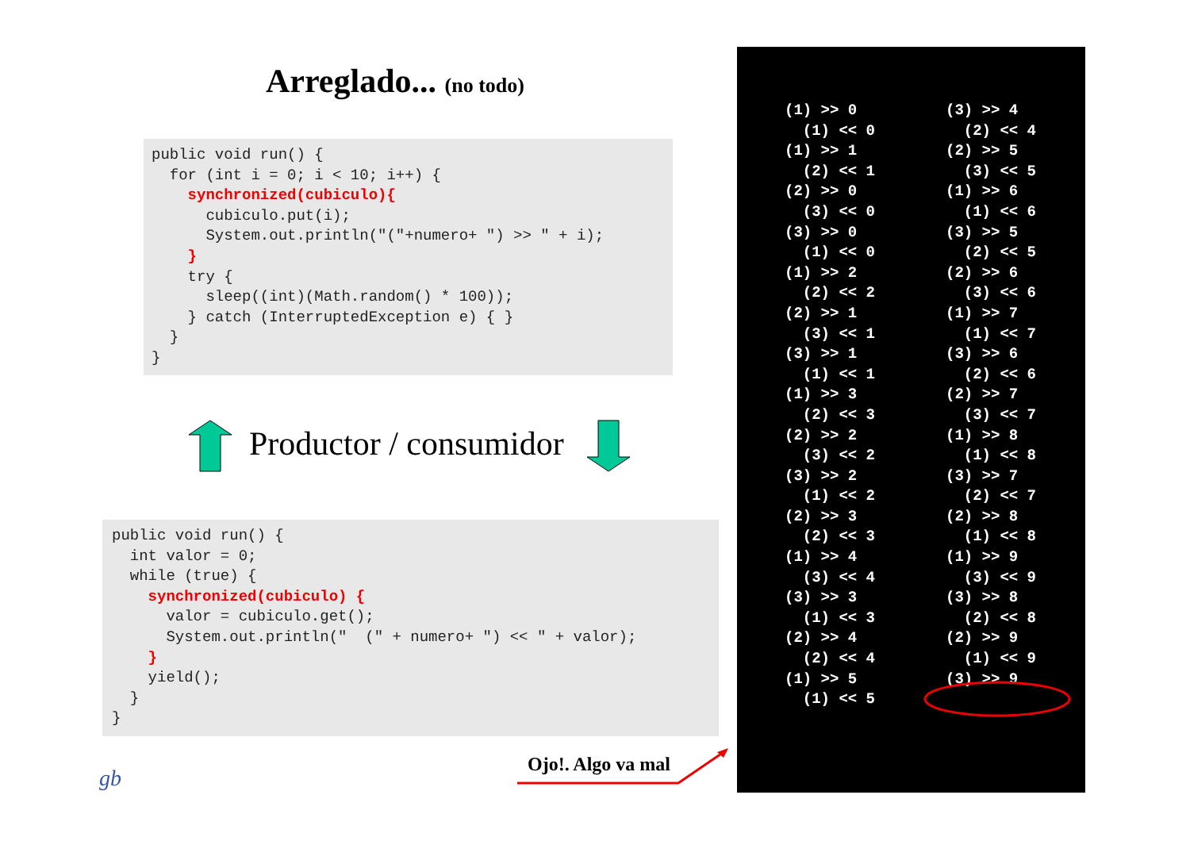Arreglado... (no todo)
public void run() {
  for (int i = 0; i < 10; i++) {
    synchronized(cubiculo){
      cubiculo.put(i);
      System.out.println("("+numero+ ") >> " + i);
    }
    try {
      sleep((int)(Math.random() * 100));
    } catch (InterruptedException e) { }
  }
}
Productor / consumidor
public void run() {
  int valor = 0;
  while (true) {
    synchronized(cubiculo) {
      valor = cubiculo.get();
      System.out.println("  (" + numero+ ") << " + valor);
    }
    yield();
  }
}
gb
Ojo!. Algo va mal
(1) >> 0
  (1) << 0
(1) >> 1
  (2) << 1
(2) >> 0
  (3) << 0
(3) >> 0
  (1) << 0
(1) >> 2
  (2) << 2
(2) >> 1
  (3) << 1
(3) >> 1
  (1) << 1
(1) >> 3
  (2) << 3
(2) >> 2
  (3) << 2
(3) >> 2
  (1) << 2
(2) >> 3
  (2) << 3
(1) >> 4
  (3) << 4
(3) >> 3
  (1) << 3
(2) >> 4
  (2) << 4
(1) >> 5
  (1) << 5
(3) >> 4
  (2) << 4
(2) >> 5
  (3) << 5
(1) >> 6
  (1) << 6
(3) >> 5
  (2) << 5
(2) >> 6
  (3) << 6
(1) >> 7
  (1) << 7
(3) >> 6
  (2) << 6
(2) >> 7
  (3) << 7
(1) >> 8
  (1) << 8
(3) >> 7
  (2) << 7
(2) >> 8
  (1) << 8
(1) >> 9
  (3) << 9
(3) >> 8
  (2) << 8
(2) >> 9
  (1) << 9
(3) >> 9